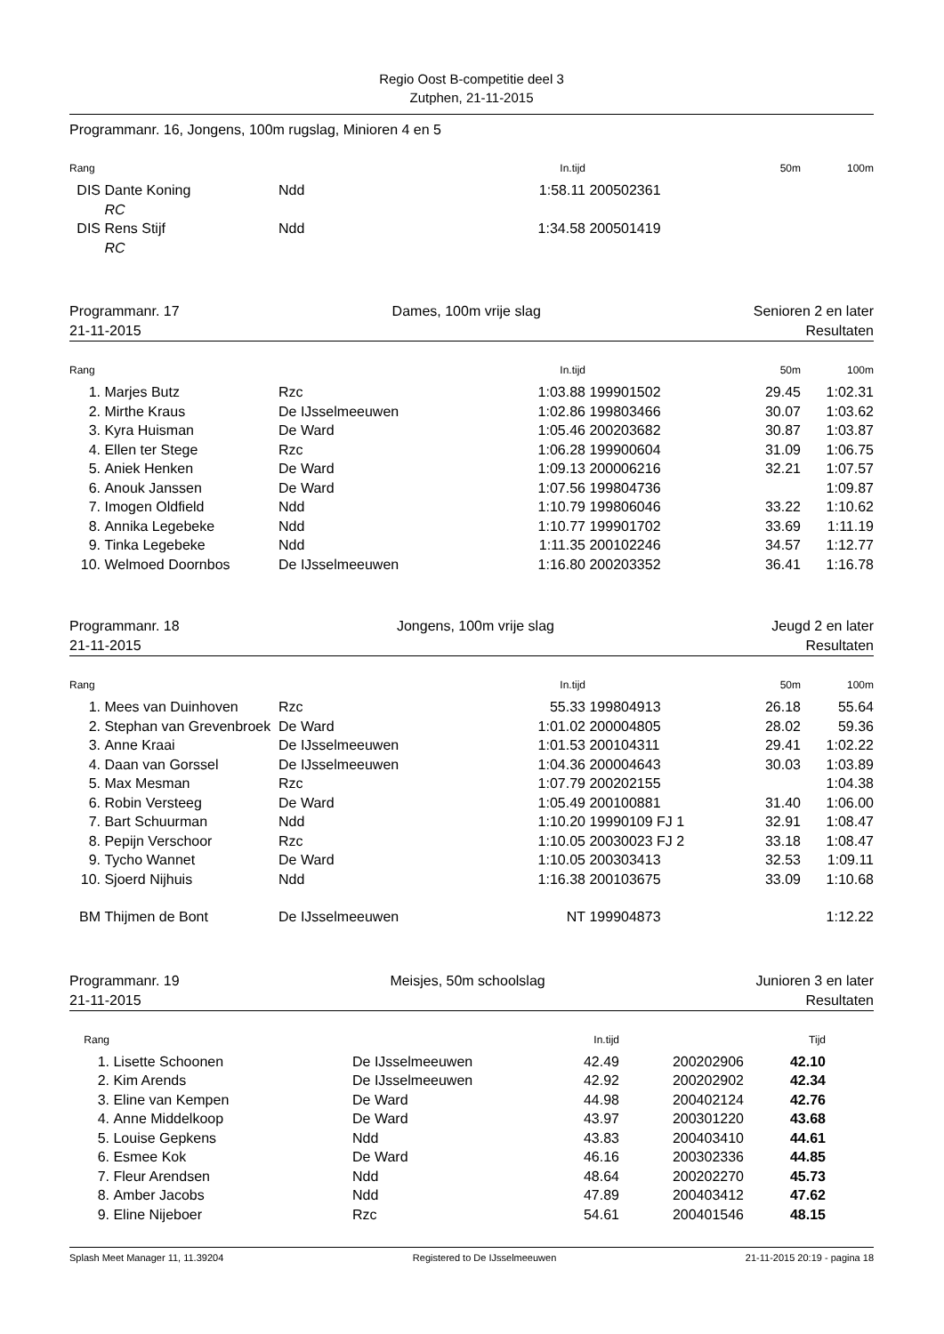Regio Oost B-competitie deel 3
Zutphen, 21-11-2015
Programmanr. 16, Jongens, 100m rugslag, Minioren 4 en 5
| Rang | | | In.tijd | | 50m | 100m |
| --- | --- | --- | --- | --- | --- | --- |
| DIS | Dante Koning | Ndd | 1:58.11 | 200502361 | | |
| | RC | | | | | |
| DIS | Rens Stijf | Ndd | 1:34.58 | 200501419 | | |
| | RC | | | | | |
Programmanr. 17 Dames, 100m vrije slag Senioren 2 en later
21-11-2015 Resultaten
| Rang | | | In.tijd | | 50m | 100m |
| --- | --- | --- | --- | --- | --- | --- |
| 1. | Marjes Butz | Rzc | 1:03.88 | 199901502 | 29.45 | 1:02.31 |
| 2. | Mirthe Kraus | De IJsselmeeuwen | 1:02.86 | 199803466 | 30.07 | 1:03.62 |
| 3. | Kyra Huisman | De Ward | 1:05.46 | 200203682 | 30.87 | 1:03.87 |
| 4. | Ellen ter Stege | Rzc | 1:06.28 | 199900604 | 31.09 | 1:06.75 |
| 5. | Aniek Henken | De Ward | 1:09.13 | 200006216 | 32.21 | 1:07.57 |
| 6. | Anouk Janssen | De Ward | 1:07.56 | 199804736 | | 1:09.87 |
| 7. | Imogen Oldfield | Ndd | 1:10.79 | 199806046 | 33.22 | 1:10.62 |
| 8. | Annika Legebeke | Ndd | 1:10.77 | 199901702 | 33.69 | 1:11.19 |
| 9. | Tinka Legebeke | Ndd | 1:11.35 | 200102246 | 34.57 | 1:12.77 |
| 10. | Welmoed Doornbos | De IJsselmeeuwen | 1:16.80 | 200203352 | 36.41 | 1:16.78 |
Programmanr. 18 Jongens, 100m vrije slag Jeugd 2 en later
21-11-2015 Resultaten
| Rang | | | In.tijd | | 50m | 100m |
| --- | --- | --- | --- | --- | --- | --- |
| 1. | Mees van Duinhoven | Rzc | 55.33 | 199804913 | 26.18 | 55.64 |
| 2. | Stephan van Grevenbroek | De Ward | 1:01.02 | 200004805 | 28.02 | 59.36 |
| 3. | Anne Kraai | De IJsselmeeuwen | 1:01.53 | 200104311 | 29.41 | 1:02.22 |
| 4. | Daan van Gorssel | De IJsselmeeuwen | 1:04.36 | 200004643 | 30.03 | 1:03.89 |
| 5. | Max Mesman | Rzc | 1:07.79 | 200202155 | | 1:04.38 |
| 6. | Robin Versteeg | De Ward | 1:05.49 | 200100881 | 31.40 | 1:06.00 |
| 7. | Bart Schuurman | Ndd | 1:10.20 | 19990109 FJ 1 | 32.91 | 1:08.47 |
| 8. | Pepijn Verschoor | Rzc | 1:10.05 | 20030023 FJ 2 | 33.18 | 1:08.47 |
| 9. | Tycho Wannet | De Ward | 1:10.05 | 200303413 | 32.53 | 1:09.11 |
| 10. | Sjoerd Nijhuis | Ndd | 1:16.38 | 200103675 | 33.09 | 1:10.68 |
| BM | Thijmen de Bont | De IJsselmeeuwen | NT | 199904873 | | 1:12.22 |
Programmanr. 19 Meisjes, 50m schoolslag Junioren 3 en later
21-11-2015 Resultaten
| Rang | | | In.tijd | | Tijd | |
| --- | --- | --- | --- | --- | --- | --- |
| 1. | Lisette Schoonen | De IJsselmeeuwen | 42.49 | 200202906 | 42.10 | |
| 2. | Kim Arends | De IJsselmeeuwen | 42.92 | 200202902 | 42.34 | |
| 3. | Eline van Kempen | De Ward | 44.98 | 200402124 | 42.76 | |
| 4. | Anne Middelkoop | De Ward | 43.97 | 200301220 | 43.68 | |
| 5. | Louise Gepkens | Ndd | 43.83 | 200403410 | 44.61 | |
| 6. | Esmee Kok | De Ward | 46.16 | 200302336 | 44.85 | |
| 7. | Fleur Arendsen | Ndd | 48.64 | 200202270 | 45.73 | |
| 8. | Amber Jacobs | Ndd | 47.89 | 200403412 | 47.62 | |
| 9. | Eline Nijeboer | Rzc | 54.61 | 200401546 | 48.15 | |
Splash Meet Manager 11, 11.39204 Registered to De IJsselmeeuwen 21-11-2015 20:19 - pagina 18